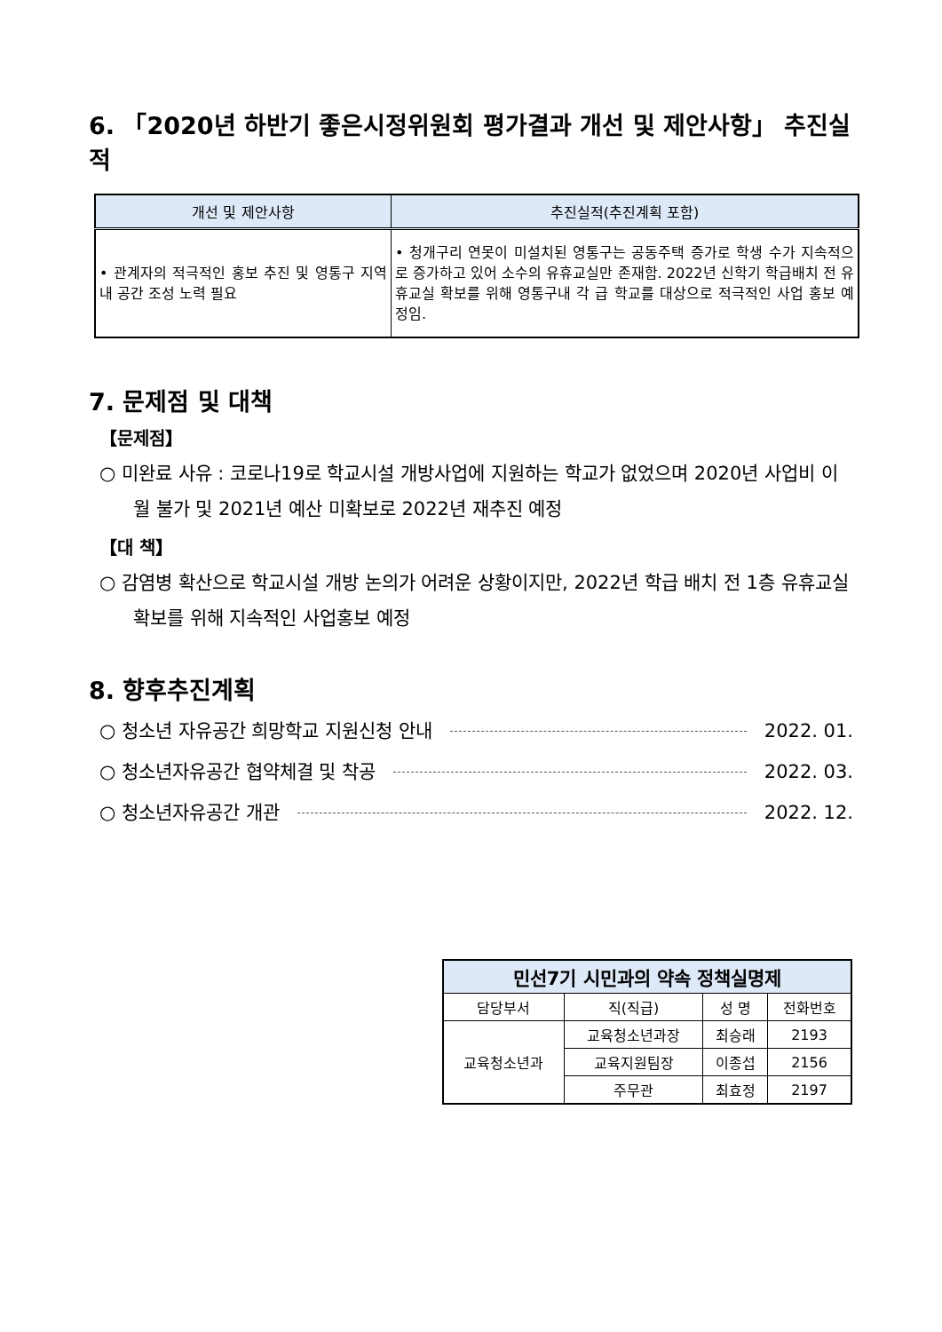6. 「2020년 하반기 좋은시정위원회 평가결과 개선 및 제안사항」 추진실적
| 개선 및 제안사항 | 추진실적(추진계획 포함) |
| --- | --- |
| • 관계자의 적극적인 홍보 추진 및 영통구 지역내 공간 조성 노력 필요 | • 청개구리 연못이 미설치된 영통구는 공동주택 증가로 학생 수가 지속적으로 증가하고 있어 소수의 유휴교실만 존재함. 2022년 신학기 학급배치 전 유휴교실 확보를 위해 영통구내 각 급 학교를 대상으로 적극적인 사업 홍보 예정임. |
7. 문제점 및 대책
【문제점】
○ 미완료 사유 : 코로나19로 학교시설 개방사업에 지원하는 학교가 없었으며 2020년 사업비 이월 불가 및 2021년 예산 미확보로 2022년 재추진 예정
【대 책】
○ 감염병 확산으로 학교시설 개방 논의가 어려운 상황이지만, 2022년 학급 배치 전 1층 유휴교실 확보를 위해 지속적인 사업홍보 예정
8. 향후추진계획
○ 청소년 자유공간 희망학교 지원신청 안내 2022. 01.
○ 청소년자유공간 협약체결 및 착공 2022. 03.
○ 청소년자유공간 개관 2022. 12.
| 민선7기 시민과의 약속 정책실명제 | | | |
| --- | --- | --- | --- |
| 담당부서 | 직(직급) | 성 명 | 전화번호 |
| 교육청소년과 | 교육청소년과장 | 최승래 | 2193 |
| | 교육지원팀장 | 이종섭 | 2156 |
| | 주무관 | 최효정 | 2197 |